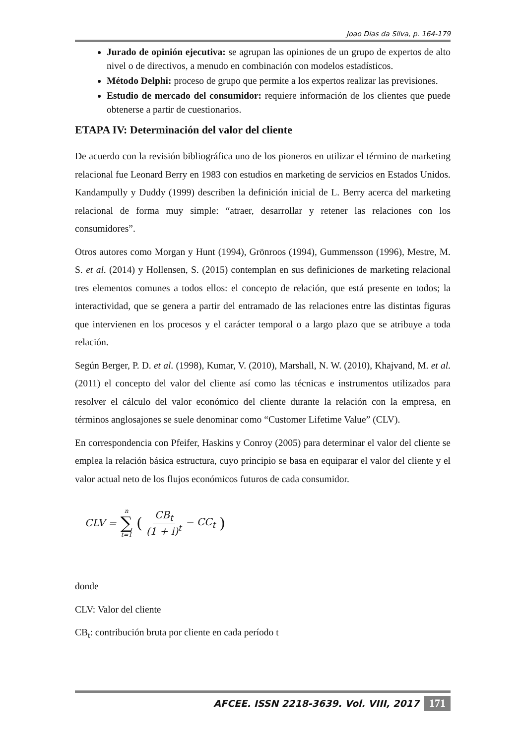Joao Dias da Silva, p. 164-179
Jurado de opinión ejecutiva: se agrupan las opiniones de un grupo de expertos de alto nivel o de directivos, a menudo en combinación con modelos estadísticos.
Método Delphi: proceso de grupo que permite a los expertos realizar las previsiones.
Estudio de mercado del consumidor: requiere información de los clientes que puede obtenerse a partir de cuestionarios.
ETAPA IV: Determinación del valor del cliente
De acuerdo con la revisión bibliográfica uno de los pioneros en utilizar el término de marketing relacional fue Leonard Berry en 1983 con estudios en marketing de servicios en Estados Unidos. Kandampully y Duddy (1999) describen la definición inicial de L. Berry acerca del marketing relacional de forma muy simple: “atraer, desarrollar y retener las relaciones con los consumidores”.
Otros autores como Morgan y Hunt (1994), Grönroos (1994), Gummensson (1996), Mestre, M. S. et al. (2014) y Hollensen, S. (2015) contemplan en sus definiciones de marketing relacional tres elementos comunes a todos ellos: el concepto de relación, que está presente en todos; la interactividad, que se genera a partir del entramado de las relaciones entre las distintas figuras que intervienen en los procesos y el carácter temporal o a largo plazo que se atribuye a toda relación.
Según Berger, P. D. et al. (1998), Kumar, V. (2010), Marshall, N. W. (2010), Khajvand, M. et al. (2011) el concepto del valor del cliente así como las técnicas e instrumentos utilizados para resolver el cálculo del valor económico del cliente durante la relación con la empresa, en términos anglosajones se suele denominar como “Customer Lifetime Value” (CLV).
En correspondencia con Pfeifer, Haskins y Conroy (2005) para determinar el valor del cliente se emplea la relación básica estructura, cuyo principio se basa en equiparar el valor del cliente y el valor actual neto de los flujos económicos futuros de cada consumidor.
CLV = n ∑ t=1 (CB<sub>t</sub> (1 + i)<sup>t</sup> − CC<sub>t</sub>)
donde
CLV: Valor del cliente
CB<sub>t</sub>: contribución bruta por cliente en cada período t
AFCEE. ISSN 2218-3639. Vol. VIII, 2017 171